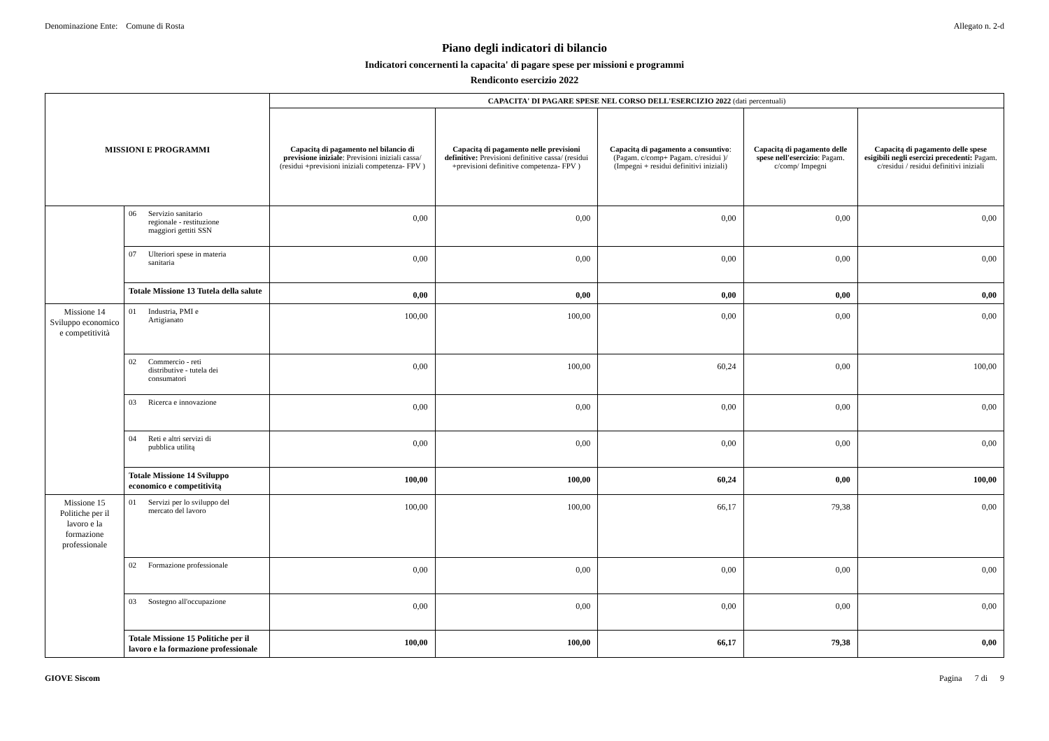Denominazione Ente: Comune di Rosta Allegato n. 2-d
Piano degli indicatori di bilancio
Indicatori concernenti la capacita' di pagare spese per missioni e programmi
Rendiconto esercizio 2022
| MISSIONI E PROGRAMMI | | CAPACITA' DI PAGARE SPESE NEL CORSO DELL'ESERCIZIO 2022 (dati percentuali) | | | | |
| --- | --- | --- | --- | --- | --- | --- |
| | | Capacitą di pagamento nel bilancio di previsione iniziale : Previsioni iniziali cassa/ (residui +previsioni iniziali competenza- FPV ) | Capacitą di pagamento nelle previsioni definitive: Previsioni definitive cassa/ (residui +previsioni definitive competenza- FPV ) | Capacitą di pagamento a consuntivo : (Pagam. c/comp+ Pagam. c/residui )/ (Impegni + residui definitivi iniziali) | Capacitą di pagamento delle spese nell'esercizio : Pagam. c/comp/ Impegni | Capacitą di pagamento delle spese esigibili negli esercizi precedenti: Pagam. c/residui / residui definitivi iniziali |
| | 06 Servizio sanitario regionale - restituzione maggiori gettiti SSN | 0,00 | 0,00 | 0,00 | 0,00 | 0,00 |
| | 07 Ulteriori spese in materia sanitaria | 0,00 | 0,00 | 0,00 | 0,00 | 0,00 |
| | Totale Missione 13 Tutela della salute | 0,00 | 0,00 | 0,00 | 0,00 | 0,00 |
| Missione 14 Sviluppo economico e competitività | 01 Industria, PMI e Artigianato | 100,00 | 100,00 | 0,00 | 0,00 | 0,00 |
| | 02 Commercio - reti distributive - tutela dei consumatori | 0,00 | 100,00 | 60,24 | 0,00 | 100,00 |
| | 03 Ricerca e innovazione | 0,00 | 0,00 | 0,00 | 0,00 | 0,00 |
| | 04 Reti e altri servizi di pubblica utilitą | 0,00 | 0,00 | 0,00 | 0,00 | 0,00 |
| | Totale Missione 14 Sviluppo economico e competitivitą | 100,00 | 100,00 | 60,24 | 0,00 | 100,00 |
| Missione 15 Politiche per il lavoro e la formazione professionale | 01 Servizi per lo sviluppo del mercato del lavoro | 100,00 | 100,00 | 66,17 | 79,38 | 0,00 |
| | 02 Formazione professionale | 0,00 | 0,00 | 0,00 | 0,00 | 0,00 |
| | 03 Sostegno all'occupazione | 0,00 | 0,00 | 0,00 | 0,00 | 0,00 |
| | Totale Missione 15 Politiche per il lavoro e la formazione professionale | 100,00 | 100,00 | 66,17 | 79,38 | 0,00 |
GIOVE Siscom Pagina 7 di 9